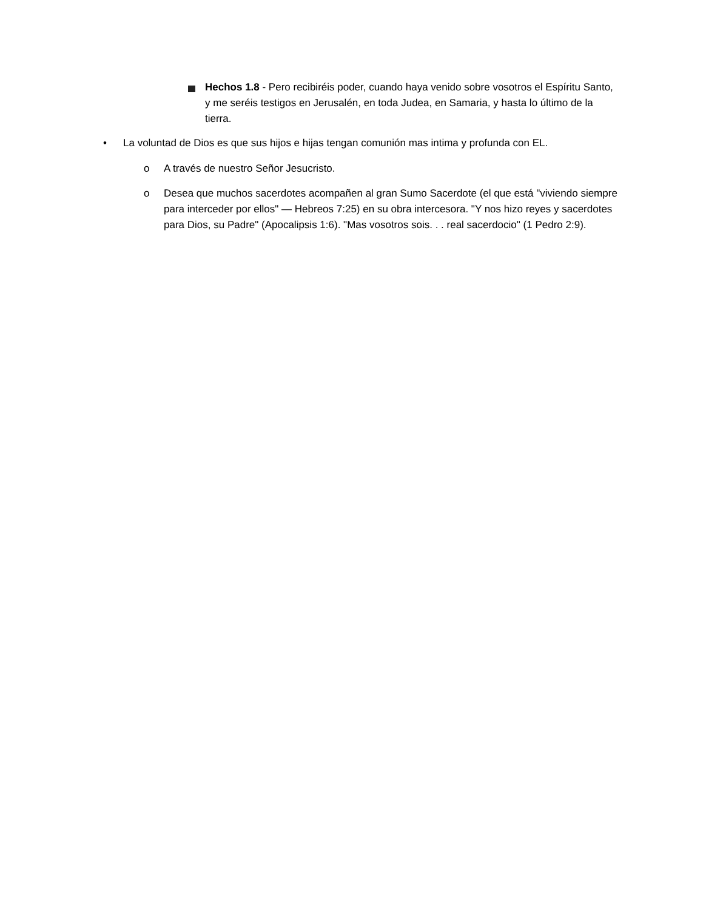Hechos 1.8 - Pero recibiréis poder, cuando haya venido sobre vosotros el Espíritu Santo, y me seréis testigos en Jerusalén, en toda Judea, en Samaria, y hasta lo último de la tierra.
• La voluntad de Dios es que sus hijos e hijas tengan comunión mas intima y profunda con EL.
o A través de nuestro Señor Jesucristo.
o Desea que muchos sacerdotes acompañen al gran Sumo Sacerdote (el que está "viviendo siempre para interceder por ellos" — Hebreos 7:25) en su obra intercesora. "Y nos hizo reyes y sacerdotes para Dios, su Padre" (Apocalipsis 1:6). "Mas vosotros sois. . . real sacerdocio" (1 Pedro 2:9).